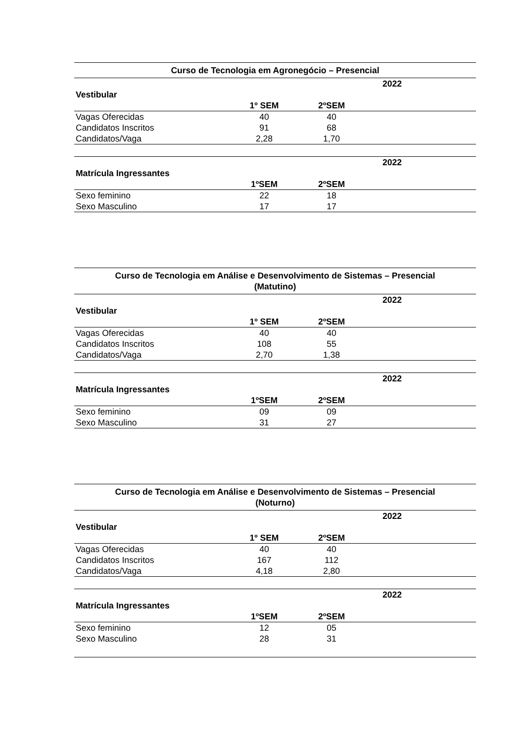| Curso de Tecnologia em Agronegócio – Presencial | | | |
| --- | --- | --- | --- |
| | 2022 | | |
| Vestibular | | | |
| | 1º SEM | 2ºSEM | |
| Vagas Oferecidas | 40 | 40 | |
| Candidatos Inscritos | 91 | 68 | |
| Candidatos/Vaga | 2,28 | 1,70 | |
| | 2022 | | |
| --- | --- | --- | --- |
| Matrícula Ingressantes | | | |
| | 1ºSEM | 2ºSEM | |
| Sexo feminino | 22 | 18 | |
| Sexo Masculino | 17 | 17 | |
| Curso de Tecnologia em Análise e Desenvolvimento de Sistemas – Presencial (Matutino) | | | |
| --- | --- | --- | --- |
| | 2022 | | |
| Vestibular | | | |
| | 1º SEM | 2ºSEM | |
| Vagas Oferecidas | 40 | 40 | |
| Candidatos Inscritos | 108 | 55 | |
| Candidatos/Vaga | 2,70 | 1,38 | |
| | 2022 | | |
| --- | --- | --- | --- |
| Matrícula Ingressantes | | | |
| | 1ºSEM | 2ºSEM | |
| Sexo feminino | 09 | 09 | |
| Sexo Masculino | 31 | 27 | |
| Curso de Tecnologia em Análise e Desenvolvimento de Sistemas – Presencial (Noturno) | | | |
| --- | --- | --- | --- |
| | 2022 | | |
| Vestibular | | | |
| | 1º SEM | 2ºSEM | |
| Vagas Oferecidas | 40 | 40 | |
| Candidatos Inscritos | 167 | 112 | |
| Candidatos/Vaga | 4,18 | 2,80 | |
| | 2022 | | |
| --- | --- | --- | --- |
| Matrícula Ingressantes | | | |
| | 1ºSEM | 2ºSEM | |
| Sexo feminino | 12 | 05 | |
| Sexo Masculino | 28 | 31 | |